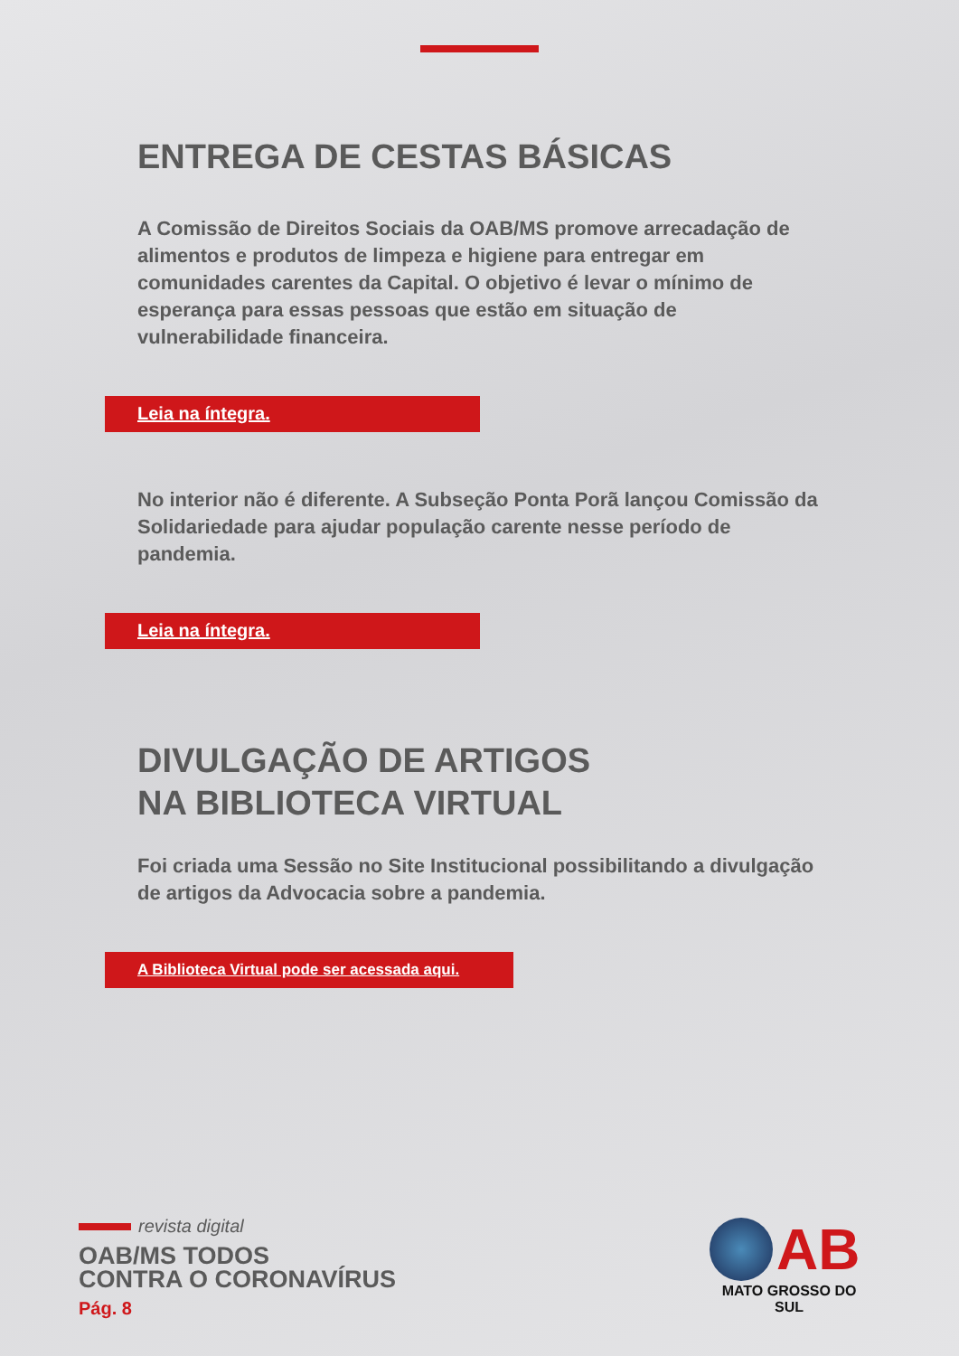ENTREGA DE CESTAS BÁSICAS
A Comissão de Direitos Sociais da OAB/MS promove arrecadação de alimentos e produtos de limpeza e higiene para entregar em comunidades carentes da Capital. O objetivo é levar o mínimo de esperança para essas pessoas que estão em situação de vulnerabilidade financeira.
Leia na íntegra.
No interior não é diferente. A Subseção Ponta Porã lançou Comissão da Solidariedade para ajudar população carente nesse período de pandemia.
Leia na íntegra.
DIVULGAÇÃO DE ARTIGOS
NA BIBLIOTECA VIRTUAL
Foi criada uma Sessão no Site Institucional possibilitando a divulgação de artigos da Advocacia sobre a pandemia.
A Biblioteca Virtual pode ser acessada aqui.
revista digital
OAB/MS TODOS
CONTRA O CORONAVÍRUS
Pág. 8
AB
MATO GROSSO DO SUL